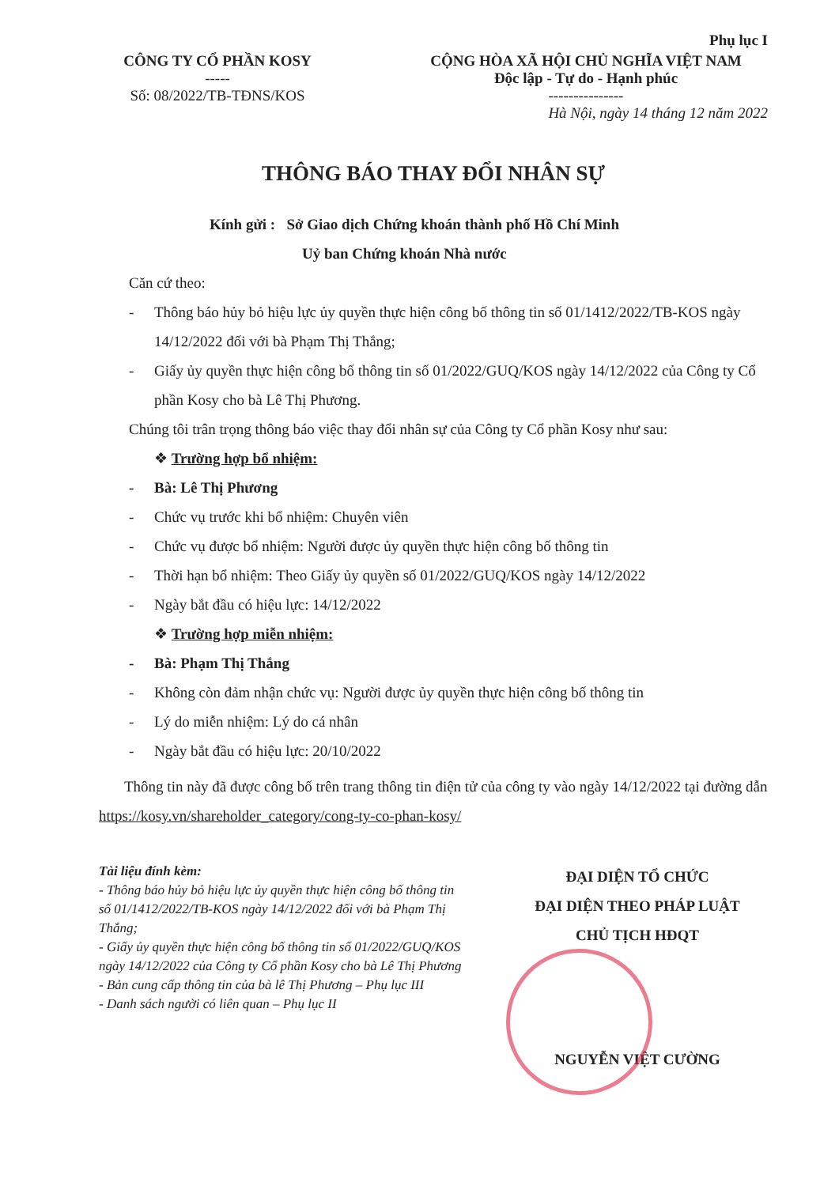Phụ lục I
CÔNG TY CỔ PHẦN KOSY
-----
Số: 08/2022/TB-TĐNS/KOS
CỘNG HÒA XÃ HỘI CHỦ NGHĨA VIỆT NAM
Độc lập - Tự do - Hạnh phúc
---------------
Hà Nội, ngày 14 tháng 12 năm 2022
THÔNG BÁO THAY ĐỔI NHÂN SỰ
Kính gửi : Sở Giao dịch Chứng khoán thành phố Hồ Chí Minh
Uỷ ban Chứng khoán Nhà nước
Căn cứ theo:
- Thông báo hủy bỏ hiệu lực ủy quyền thực hiện công bố thông tin số 01/1412/2022/TB-KOS ngày 14/12/2022 đối với bà Phạm Thị Thắng;
- Giấy ủy quyền thực hiện công bố thông tin số 01/2022/GUQ/KOS ngày 14/12/2022 của Công ty Cổ phần Kosy cho bà Lê Thị Phương.
Chúng tôi trân trọng thông báo việc thay đổi nhân sự của Công ty Cổ phần Kosy như sau:
❖ Trường hợp bổ nhiệm:
- Bà: Lê Thị Phương
- Chức vụ trước khi bổ nhiệm: Chuyên viên
- Chức vụ được bổ nhiệm: Người được ủy quyền thực hiện công bố thông tin
- Thời hạn bổ nhiệm: Theo Giấy ủy quyền số 01/2022/GUQ/KOS ngày 14/12/2022
- Ngày bắt đầu có hiệu lực: 14/12/2022
❖ Trường hợp miễn nhiệm:
- Bà: Phạm Thị Thắng
- Không còn đảm nhận chức vụ: Người được ủy quyền thực hiện công bố thông tin
- Lý do miễn nhiệm: Lý do cá nhân
- Ngày bắt đầu có hiệu lực: 20/10/2022
Thông tin này đã được công bố trên trang thông tin điện tử của công ty vào ngày 14/12/2022 tại đường dẫn https://kosy.vn/shareholder_category/cong-ty-co-phan-kosy/
Tài liệu đính kèm:
- Thông báo hủy bỏ hiệu lực ủy quyền thực hiện công bố thông tin số 01/1412/2022/TB-KOS ngày 14/12/2022 đối với bà Phạm Thị Thắng;
- Giấy ủy quyền thực hiện công bố thông tin số 01/2022/GUQ/KOS ngày 14/12/2022 của Công ty Cổ phần Kosy cho bà Lê Thị Phương
- Bản cung cấp thông tin của bà lê Thị Phương – Phụ lục III
- Danh sách người có liên quan – Phụ lục II
ĐẠI DIỆN TỔ CHỨC
ĐẠI DIỆN THEO PHÁP LUẬT
CHỦ TỊCH HĐQT
NGUYỄN VIỆT CƯỜNG